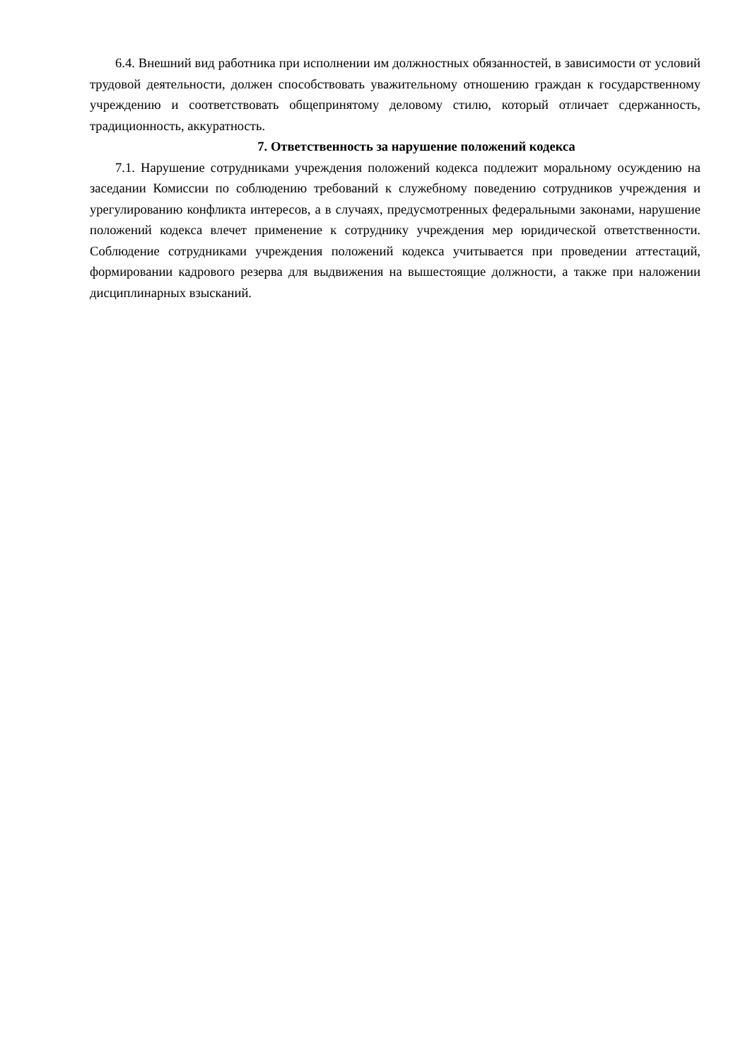6.4. Внешний вид работника при исполнении им должностных обязанностей, в зависимости от условий трудовой деятельности, должен способствовать уважительному отношению граждан к государственному учреждению и соответствовать общепринятому деловому стилю, который отличает сдержанность, традиционность, аккуратность.
7. Ответственность за нарушение положений кодекса
7.1. Нарушение сотрудниками учреждения положений кодекса подлежит моральному осуждению на заседании Комиссии по соблюдению требований к служебному поведению сотрудников учреждения и урегулированию конфликта интересов, а в случаях, предусмотренных федеральными законами, нарушение положений кодекса влечет применение к сотруднику учреждения мер юридической ответственности. Соблюдение сотрудниками учреждения положений кодекса учитывается при проведении аттестаций, формировании кадрового резерва для выдвижения на вышестоящие должности, а также при наложении дисциплинарных взысканий.